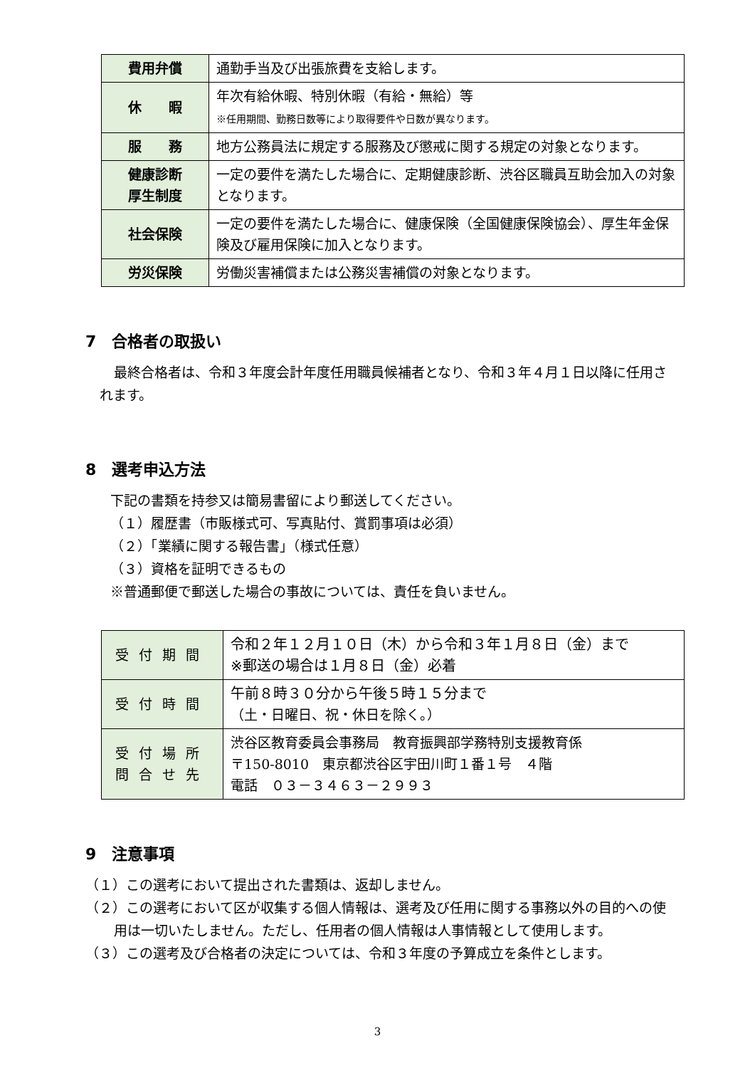| 費用弁償 | 通勤手当及び出張旅費を支給します。 |
| 休 暇 | 年次有給休暇、特別休暇（有給・無給）等 ※任用期間、勤務日数等により取得要件や日数が異なります。 |
| 服 務 | 地方公務員法に規定する服務及び懲戒に関する規定の対象となります。 |
| 健康診断 厚生制度 | 一定の要件を満たした場合に、定期健康診断、渋谷区職員互助会加入の対象となります。 |
| 社会保険 | 一定の要件を満たした場合に、健康保険（全国健康保険協会）、厚生年金保険及び雇用保険に加入となります。 |
| 労災保険 | 労働災害補償または公務災害補償の対象となります。 |
7　合格者の取扱い
最終合格者は、令和３年度会計年度任用職員候補者となり、令和３年４月１日以降に任用されます。
8　選考申込方法
下記の書類を持参又は簡易書留により郵送してください。
（１）履歴書（市販様式可、写真貼付、賞罰事項は必須）
（２）「業績に関する報告書」（様式任意）
（３）資格を証明できるもの
※普通郵便で郵送した場合の事故については、責任を負いません。
| 受付期間 | 令和２年１２月１０日（木）から令和３年１月８日（金）まで ※郵送の場合は１月８日（金）必着 |
| 受付時間 | 午前８時３０分から午後５時１５分まで （土・日曜日、祝・休日を除く。） |
| 受付場所 問合せ先 | 渋谷区教育委員会事務局 教育振興部学務特別支援教育係 〒150-8010 東京都渋谷区宇田川町１番１号 ４階 電話 ０３－３４６３－２９９３ |
9　注意事項
（１）この選考において提出された書類は、返却しません。
（２）この選考において区が収集する個人情報は、選考及び任用に関する事務以外の目的への使用は一切いたしません。ただし、任用者の個人情報は人事情報として使用します。
（３）この選考及び合格者の決定については、令和３年度の予算成立を条件とします。
3